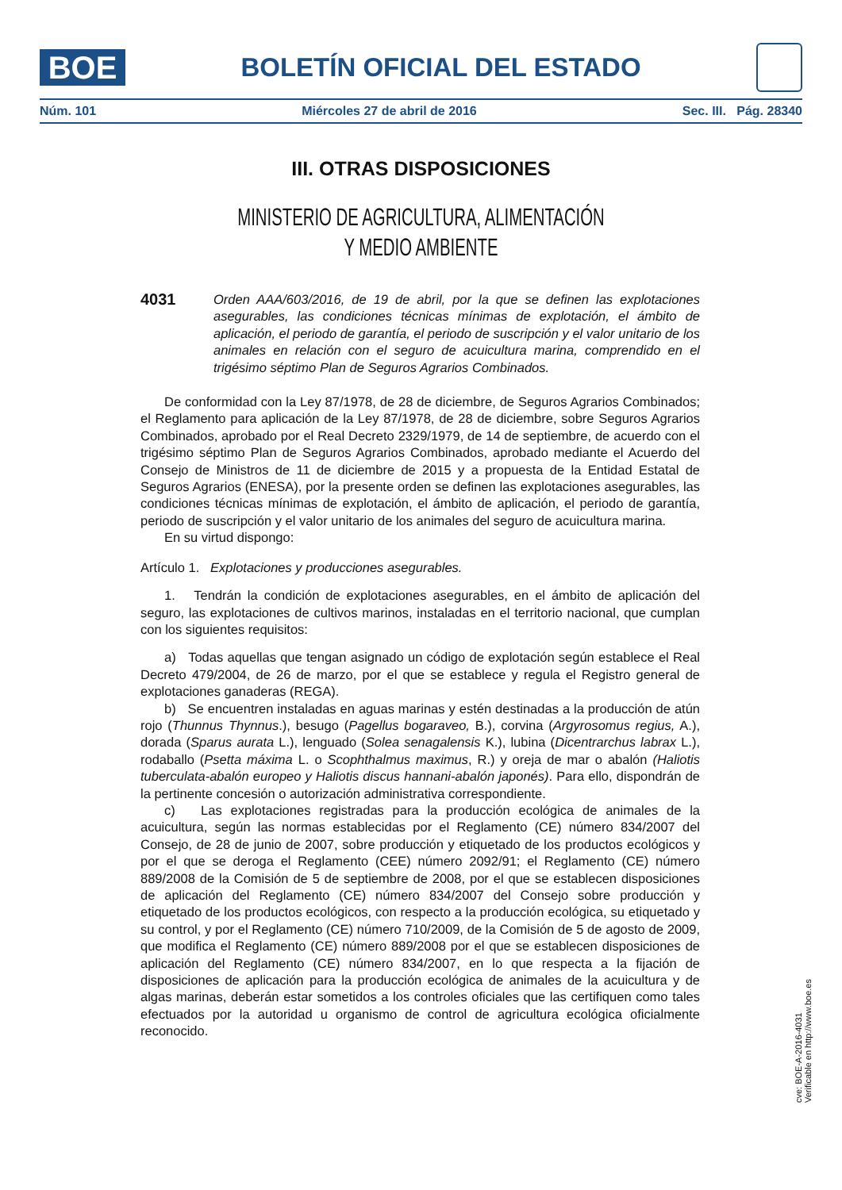BOE
BOLETÍN OFICIAL DEL ESTADO
Núm. 101 Miércoles 27 de abril de 2016 Sec. III. Pág. 28340
III. OTRAS DISPOSICIONES
MINISTERIO DE AGRICULTURA, ALIMENTACIÓN
Y MEDIO AMBIENTE
4031
Orden AAA/603/2016, de 19 de abril, por la que se definen las explotaciones asegurables, las condiciones técnicas mínimas de explotación, el ámbito de aplicación, el periodo de garantía, el periodo de suscripción y el valor unitario de los animales en relación con el seguro de acuicultura marina, comprendido en el trigésimo séptimo Plan de Seguros Agrarios Combinados.
De conformidad con la Ley 87/1978, de 28 de diciembre, de Seguros Agrarios Combinados; el Reglamento para aplicación de la Ley 87/1978, de 28 de diciembre, sobre Seguros Agrarios Combinados, aprobado por el Real Decreto 2329/1979, de 14 de septiembre, de acuerdo con el trigésimo séptimo Plan de Seguros Agrarios Combinados, aprobado mediante el Acuerdo del Consejo de Ministros de 11 de diciembre de 2015 y a propuesta de la Entidad Estatal de Seguros Agrarios (ENESA), por la presente orden se definen las explotaciones asegurables, las condiciones técnicas mínimas de explotación, el ámbito de aplicación, el periodo de garantía, periodo de suscripción y el valor unitario de los animales del seguro de acuicultura marina.
En su virtud dispongo:
Artículo 1. Explotaciones y producciones asegurables.
1. Tendrán la condición de explotaciones asegurables, en el ámbito de aplicación del seguro, las explotaciones de cultivos marinos, instaladas en el territorio nacional, que cumplan con los siguientes requisitos:
a) Todas aquellas que tengan asignado un código de explotación según establece el Real Decreto 479/2004, de 26 de marzo, por el que se establece y regula el Registro general de explotaciones ganaderas (REGA).
b) Se encuentren instaladas en aguas marinas y estén destinadas a la producción de atún rojo (Thunnus Thynnus.), besugo (Pagellus bogaraveo, B.), corvina (Argyrosomus regius, A.), dorada (Sparus aurata L.), lenguado (Solea senagalensis K.), lubina (Dicentrarchus labrax L.), rodaballo (Psetta máxima L. o Scophthalmus maximus, R.) y oreja de mar o abalón (Haliotis tuberculata-abalón europeo y Haliotis discus hannani-abalón japonés). Para ello, dispondrán de la pertinente concesión o autorización administrativa correspondiente.
c) Las explotaciones registradas para la producción ecológica de animales de la acuicultura, según las normas establecidas por el Reglamento (CE) número 834/2007 del Consejo, de 28 de junio de 2007, sobre producción y etiquetado de los productos ecológicos y por el que se deroga el Reglamento (CEE) número 2092/91; el Reglamento (CE) número 889/2008 de la Comisión de 5 de septiembre de 2008, por el que se establecen disposiciones de aplicación del Reglamento (CE) número 834/2007 del Consejo sobre producción y etiquetado de los productos ecológicos, con respecto a la producción ecológica, su etiquetado y su control, y por el Reglamento (CE) número 710/2009, de la Comisión de 5 de agosto de 2009, que modifica el Reglamento (CE) número 889/2008 por el que se establecen disposiciones de aplicación del Reglamento (CE) número 834/2007, en lo que respecta a la fijación de disposiciones de aplicación para la producción ecológica de animales de la acuicultura y de algas marinas, deberán estar sometidos a los controles oficiales que las certifiquen como tales efectuados por la autoridad u organismo de control de agricultura ecológica oficialmente reconocido.
cve: BOE-A-2016-4031
Verificable en http://www.boe.es